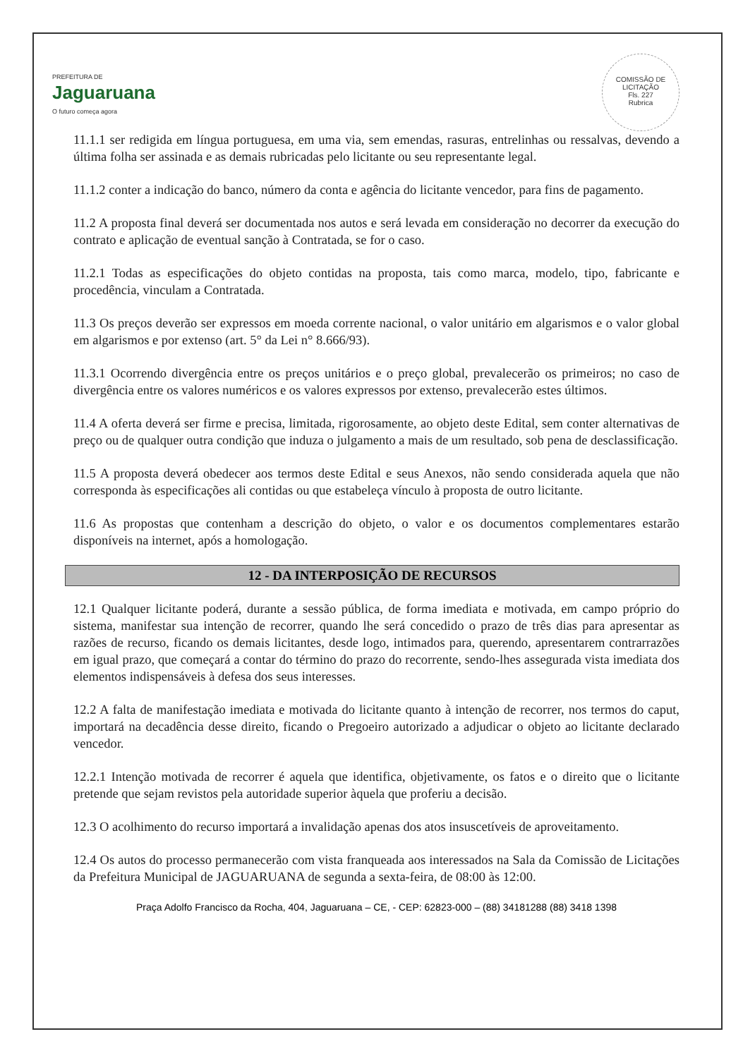PREFEITURA DE
Jaguaruana
O futuro começa agora
COMISSÃO DE LICITAÇÃO
Fls. 227
Rubrica
11.1.1 ser redigida em língua portuguesa, em uma via, sem emendas, rasuras, entrelinhas ou ressalvas, devendo a última folha ser assinada e as demais rubricadas pelo licitante ou seu representante legal.
11.1.2 conter a indicação do banco, número da conta e agência do licitante vencedor, para fins de pagamento.
11.2 A proposta final deverá ser documentada nos autos e será levada em consideração no decorrer da execução do contrato e aplicação de eventual sanção à Contratada, se for o caso.
11.2.1 Todas as especificações do objeto contidas na proposta, tais como marca, modelo, tipo, fabricante e procedência, vinculam a Contratada.
11.3 Os preços deverão ser expressos em moeda corrente nacional, o valor unitário em algarismos e o valor global em algarismos e por extenso (art. 5° da Lei n° 8.666/93).
11.3.1 Ocorrendo divergência entre os preços unitários e o preço global, prevalecerão os primeiros; no caso de divergência entre os valores numéricos e os valores expressos por extenso, prevalecerão estes últimos.
11.4 A oferta deverá ser firme e precisa, limitada, rigorosamente, ao objeto deste Edital, sem conter alternativas de preço ou de qualquer outra condição que induza o julgamento a mais de um resultado, sob pena de desclassificação.
11.5 A proposta deverá obedecer aos termos deste Edital e seus Anexos, não sendo considerada aquela que não corresponda às especificações ali contidas ou que estabeleça vínculo à proposta de outro licitante.
11.6 As propostas que contenham a descrição do objeto, o valor e os documentos complementares estarão disponíveis na internet, após a homologação.
12 - DA INTERPOSIÇÃO DE RECURSOS
12.1 Qualquer licitante poderá, durante a sessão pública, de forma imediata e motivada, em campo próprio do sistema, manifestar sua intenção de recorrer, quando lhe será concedido o prazo de três dias para apresentar as razões de recurso, ficando os demais licitantes, desde logo, intimados para, querendo, apresentarem contrarrazões em igual prazo, que começará a contar do término do prazo do recorrente, sendo-lhes assegurada vista imediata dos elementos indispensáveis à defesa dos seus interesses.
12.2 A falta de manifestação imediata e motivada do licitante quanto à intenção de recorrer, nos termos do caput, importará na decadência desse direito, ficando o Pregoeiro autorizado a adjudicar o objeto ao licitante declarado vencedor.
12.2.1 Intenção motivada de recorrer é aquela que identifica, objetivamente, os fatos e o direito que o licitante pretende que sejam revistos pela autoridade superior àquela que proferiu a decisão.
12.3 O acolhimento do recurso importará a invalidação apenas dos atos insuscetíveis de aproveitamento.
12.4 Os autos do processo permanecerão com vista franqueada aos interessados na Sala da Comissão de Licitações da Prefeitura Municipal de JAGUARUANA de segunda a sexta-feira, de 08:00 às 12:00.
Praça Adolfo Francisco da Rocha, 404, Jaguaruana – CE, - CEP: 62823-000 – (88) 34181288 (88) 3418 1398